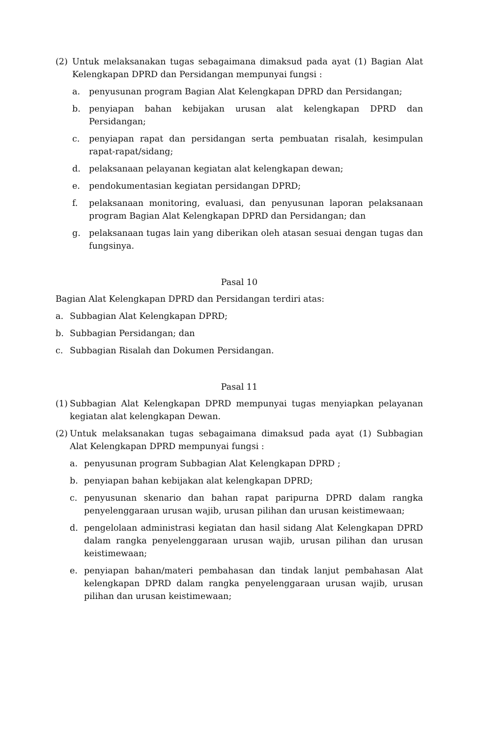(2) Untuk melaksanakan tugas sebagaimana dimaksud pada ayat (1) Bagian Alat Kelengkapan DPRD dan Persidangan mempunyai fungsi :
a. penyusunan program Bagian Alat Kelengkapan DPRD dan Persidangan;
b. penyiapan bahan kebijakan urusan alat kelengkapan DPRD dan Persidangan;
c. penyiapan rapat dan persidangan serta pembuatan risalah, kesimpulan rapat-rapat/sidang;
d. pelaksanaan pelayanan kegiatan alat kelengkapan dewan;
e. pendokumentasian kegiatan persidangan DPRD;
f. pelaksanaan monitoring, evaluasi, dan penyusunan laporan pelaksanaan program Bagian Alat Kelengkapan DPRD dan Persidangan; dan
g. pelaksanaan tugas lain yang diberikan oleh atasan sesuai dengan tugas dan fungsinya.
Pasal 10
Bagian Alat Kelengkapan DPRD dan Persidangan terdiri atas:
a. Subbagian Alat Kelengkapan DPRD;
b. Subbagian Persidangan; dan
c. Subbagian Risalah dan Dokumen Persidangan.
Pasal 11
(1) Subbagian Alat Kelengkapan DPRD mempunyai tugas menyiapkan pelayanan kegiatan alat kelengkapan Dewan.
(2) Untuk melaksanakan tugas sebagaimana dimaksud pada ayat (1) Subbagian Alat Kelengkapan DPRD mempunyai fungsi :
a. penyusunan program Subbagian Alat Kelengkapan DPRD ;
b. penyiapan bahan kebijakan alat kelengkapan DPRD;
c. penyusunan skenario dan bahan rapat paripurna DPRD dalam rangka penyelenggaraan urusan wajib, urusan pilihan dan urusan keistimewaan;
d. pengelolaan administrasi kegiatan dan hasil sidang Alat Kelengkapan DPRD dalam rangka penyelenggaraan urusan wajib, urusan pilihan dan urusan keistimewaan;
e. penyiapan bahan/materi pembahasan dan tindak lanjut pembahasan Alat kelengkapan DPRD dalam rangka penyelenggaraan urusan wajib, urusan pilihan dan urusan keistimewaan;